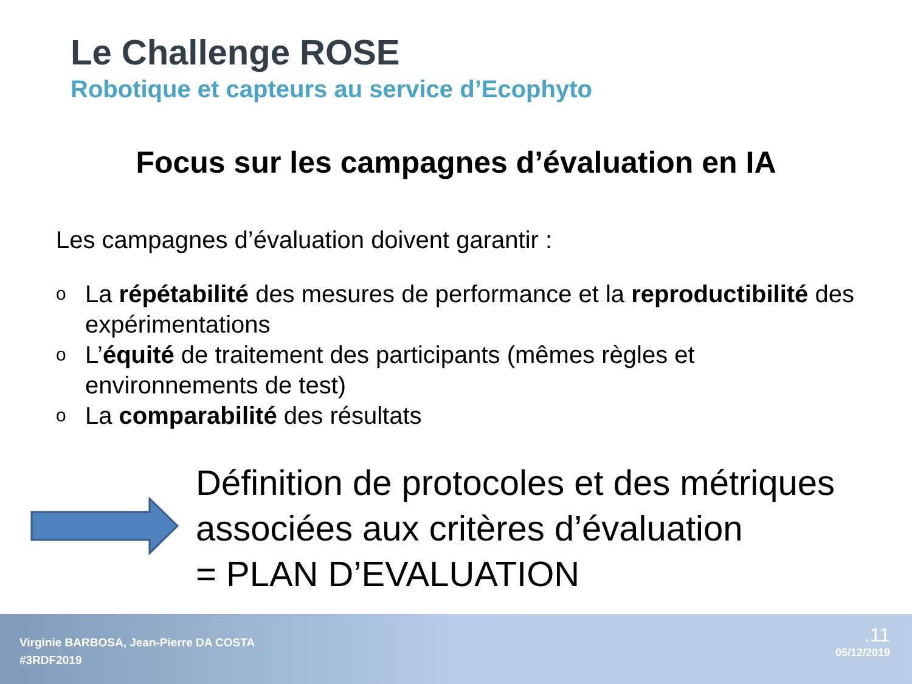Le Challenge ROSE
Robotique et capteurs au service d’Ecophyto
Focus sur les campagnes d’évaluation en IA
Les campagnes d’évaluation doivent garantir :
o La répétabilité des mesures de performance et la reproductibilité des expérimentations
o L’équité de traitement des participants (mêmes règles et environnements de test)
o La comparabilité des résultats
Définition de protocoles et des métriques
associées aux critères d’évaluation
= PLAN D’EVALUATION
Virginie BARBOSA, Jean-Pierre DA COSTA
#3RDF2019
.11
05/12/2019